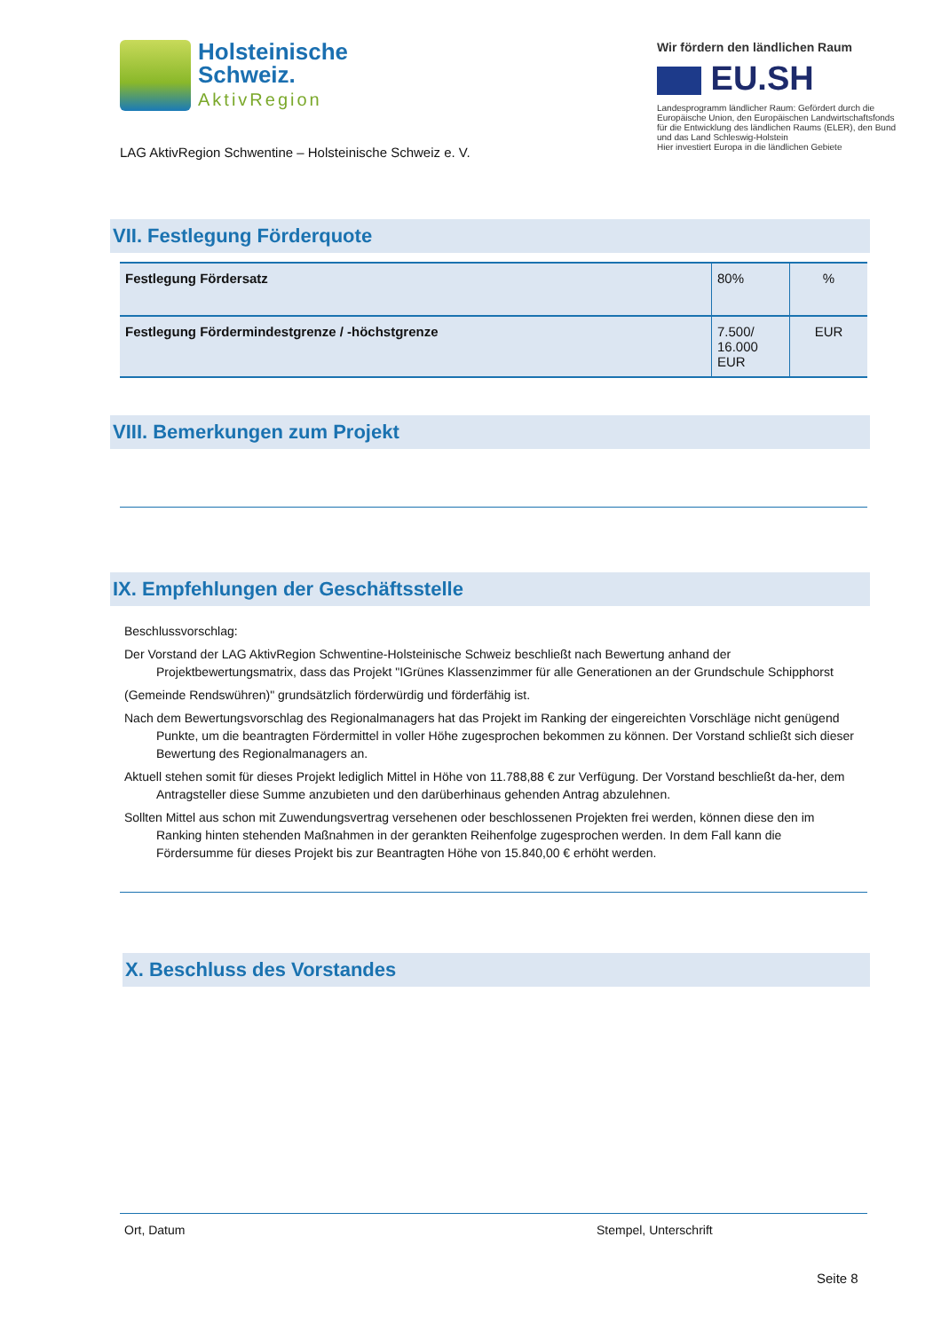Holsteinische
Schweiz.
AktivRegion
LAG AktivRegion Schwentine – Holsteinische Schweiz e. V.
Wir fördern den ländlichen Raum
EU.SH
Landesprogramm ländlicher Raum: Gefördert durch die Europäische Union, den Europäischen Landwirtschaftsfonds für die Entwicklung des ländlichen Raums (ELER), den Bund und das Land Schleswig-Holstein
Hier investiert Europa in die ländlichen Gebiete
VII. Festlegung Förderquote
| Festlegung Fördersatz | 80% | % |
| Festlegung Fördermindestgrenze / -höchstgrenze | 7.500/ 16.000 EUR | EUR |
VIII. Bemerkungen zum Projekt
IX. Empfehlungen der Geschäftsstelle
Beschlussvorschlag:
Der Vorstand der LAG AktivRegion Schwentine-Holsteinische Schweiz beschließt nach Bewertung anhand der Projektbewertungsmatrix, dass das Projekt "IGrünes Klassenzimmer für alle Generationen an der Grundschule Schipphorst
(Gemeinde Rendswühren)" grundsätzlich förderwürdig und förderfähig ist.
Nach dem Bewertungsvorschlag des Regionalmanagers hat das Projekt im Ranking der eingereichten Vorschläge nicht genügend Punkte, um die beantragten Fördermittel in voller Höhe zugesprochen bekommen zu können. Der Vorstand schließt sich dieser Bewertung des Regionalmanagers an.
Aktuell stehen somit für dieses Projekt lediglich Mittel in Höhe von 11.788,88 € zur Verfügung. Der Vorstand beschließt da-her, dem Antragsteller diese Summe anzubieten und den darüberhinaus gehenden Antrag abzulehnen.
Sollten Mittel aus schon mit Zuwendungsvertrag versehenen oder beschlossenen Projekten frei werden, können diese den im Ranking hinten stehenden Maßnahmen in der gerankten Reihenfolge zugesprochen werden. In dem Fall kann die Fördersumme für dieses Projekt bis zur Beantragten Höhe von 15.840,00 € erhöht werden.
X. Beschluss des Vorstandes
Ort, Datum Stempel, Unterschrift
Seite 8